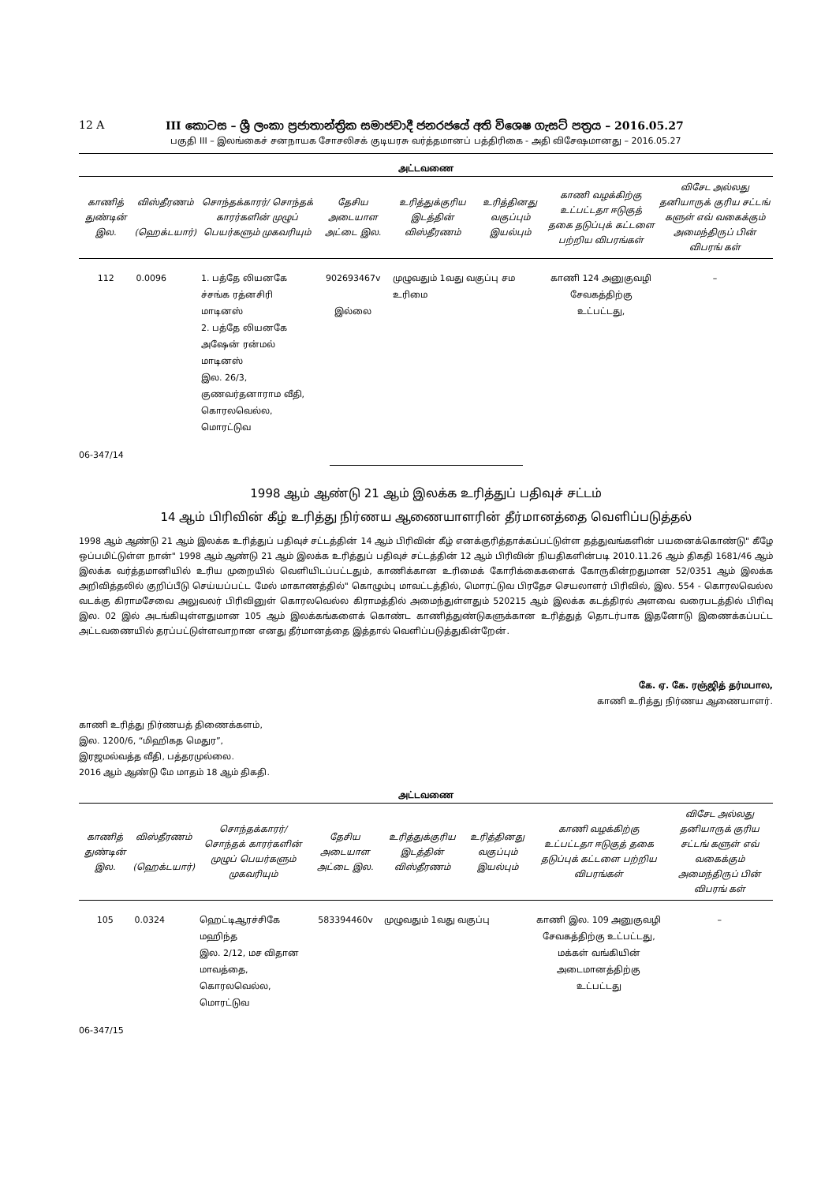12 A III කොටස – ශ්‍රී ලංකා ප්‍රජාතාන්ත්‍රික සමාජවාදී ජනරජයේ අති විශෙෂ ගැසට් පත්‍රය – 2016.05.27
பகுதி III – இலங்கைச் சனநாயக சோசலிசக் குடியரசு வர்த்தமானப் பத்திரிகை - அதி விசேஷமானது – 2016.05.27
அட்டவணை
| காணித் துண்டின் இல. | விஸ்தீரணம் (ஹெக்டயார்) | சொந்தக்காரர்/ சொந்தக் காரர்களின் முழுப் பெயர்களும் முகவரியும் | தேசிய அடையாள அட்டை இல. | உரித்துக்குரிய இடத்தின் விஸ்தீரணம் | உரித்தினது வகுப்பும் இயல்பும் | காணி வழக்கிற்கு உட்பட்டதா ஈடுகுத் தகை தடுப்புக் கட்டளை பற்றிய விபரங்கள் | விசேட அல்லது தனியாருக் குரிய சட்டங் களுள் எவ் வகைக்கும் அமைந்திருப் பின் விபரங் கள் |
| --- | --- | --- | --- | --- | --- | --- | --- |
| 112 | 0.0096 | 1. பத்தே லியனகே ச்சங்க ரத்னசிரி மாடினஸ் 2. பத்தே லியனகே அஷேன் ரன்மல் மாடினஸ் இல. 26/3, குணவர்தனாராம வீதி, கொரலவெல்ல, மொரட்டுவ | 902693467v இல்லை | முழுவதும் 1வது வகுப்பு சம உரிமை | | காணி 124 அனுகுவழி சேவகத்திற்கு உட்பட்டது, | – |
06-347/14
1998 ஆம் ஆண்டு 21 ஆம் இலக்க உரித்துப் பதிவுச் சட்டம்
14 ஆம் பிரிவின் கீழ் உரித்து நிர்ணய ஆணையாளரின் தீர்மானத்தை வெளிப்படுத்தல்
1998 ஆம் ஆண்டு 21 ஆம் இலக்க உரித்துப் பதிவுச் சட்டத்தின் 14 ஆம் பிரிவின் கீழ் எனக்குரித்தாக்கப்பட்டுள்ள தத்துவங்களின் பயனைக்கொண்டு" கீழே ஒப்பமிட்டுள்ள நான்" 1998 ஆம் ஆண்டு 21 ஆம் இலக்க உரித்துப் பதிவுச் சட்டத்தின் 12 ஆம் பிரிவின் நியதிகளின்படி 2010.11.26 ஆம் திகதி 1681/46 ஆம் இலக்க வர்த்தமானியில் உரிய முறையில் வெளியிடப்பட்டதும், காணிக்கான உரிமைக் கோரிக்கைகளைக் கோருகின்றதுமான 52/0351 ஆம் இலக்க அறிவித்தலில் குறிப்பீடு செய்யப்பட்ட மேல் மாகாணத்தில்" கொழும்பு மாவட்டத்தில், மொரட்டுவ பிரதேச செயலாளர் பிரிவில், இல. 554 - கொரலவெல்ல வடக்கு கிராமசேவை அலுவலர் பிரிவினுள் கொரலவெல்ல கிராமத்தில் அமைந்துள்ளதும் 520215 ஆம் இலக்க கடத்திரல் அளவை வரைபடத்தில் பிரிவு இல. 02 இல் அடங்கியுள்ளதுமான 105 ஆம் இலக்கங்களைக் கொண்ட காணித்துண்டுகளுக்கான உரித்துத் தொடர்பாக இதனோடு இணைக்கப்பட்ட அட்டவணையில் தரப்பட்டுள்ளவாறான எனது தீர்மானத்தை இத்தால் வெளிப்படுத்துகின்றேன்.
கே. ஏ. கே. ரஞ்ஜித் தர்மபால,
காணி உரித்து நிர்ணய ஆணையாளர்.
காணி உரித்து நிர்ணயத் திணைக்களம்,
இல. 1200/6, “மிஹிகத மெதுர”,
இரஜமல்வத்த வீதி, பத்தரமுல்லை.
2016 ஆம் ஆண்டு மே மாதம் 18 ஆம் திகதி.
அட்டவணை
| காணித் துண்டின் இல. | விஸ்தீரணம் (ஹெக்டயார்) | சொந்தக்காரர்/ சொந்தக் காரர்களின் முழுப் பெயர்களும் முகவரியும் | தேசிய அடையாள அட்டை இல. | உரித்துக்குரிய இடத்தின் விஸ்தீரணம் | உரித்தினது வகுப்பும் இயல்பும் | காணி வழக்கிற்கு உட்பட்டதா ஈடுகுத் தகை தடுப்புக் கட்டளை பற்றிய விபரங்கள் | விசேட அல்லது தனியாருக் குரிய சட்டங் களுள் எவ் வகைக்கும் அமைந்திருப் பின் விபரங் கள் |
| --- | --- | --- | --- | --- | --- | --- | --- |
| 105 | 0.0324 | ஹெட்டிஆரச்சிகே மஹிந்த இல. 2/12, மச விதான மாவத்தை, கொரலவெல்ல, மொரட்டுவ | 583394460v | முழுவதும் 1வது வகுப்பு | | காணி இல. 109 அனுகுவழி சேவகத்திற்கு உட்பட்டது, மக்கள் வங்கியின் அடைமானத்திற்கு உட்பட்டது | – |
06-347/15